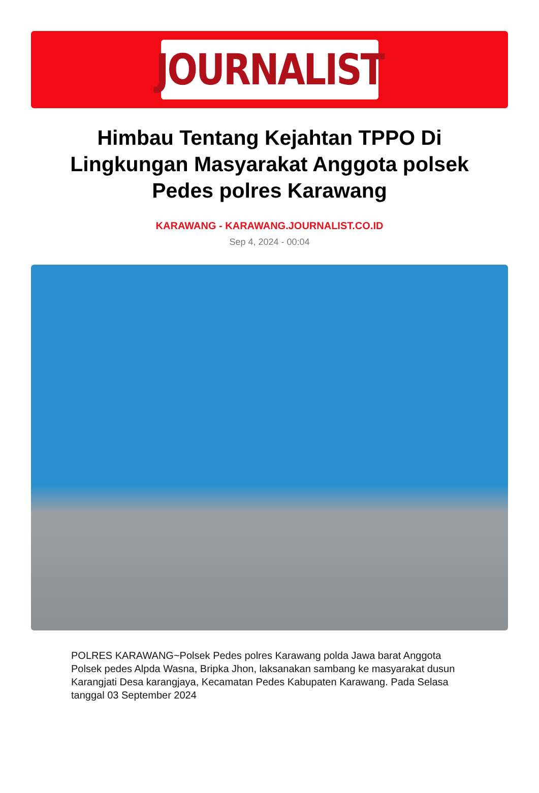JOURNALIST
Himbau Tentang Kejahtan TPPO Di Lingkungan Masyarakat Anggota polsek Pedes polres Karawang
KARAWANG - KARAWANG.JOURNALIST.CO.ID
Sep 4, 2024 - 00:04
POLRES KARAWANG~Polsek Pedes polres Karawang polda Jawa barat Anggota Polsek pedes Alpda Wasna, Bripka Jhon, laksanakan sambang ke masyarakat dusun Karangjati Desa karangjaya, Kecamatan Pedes Kabupaten Karawang. Pada Selasa tanggal 03 September 2024